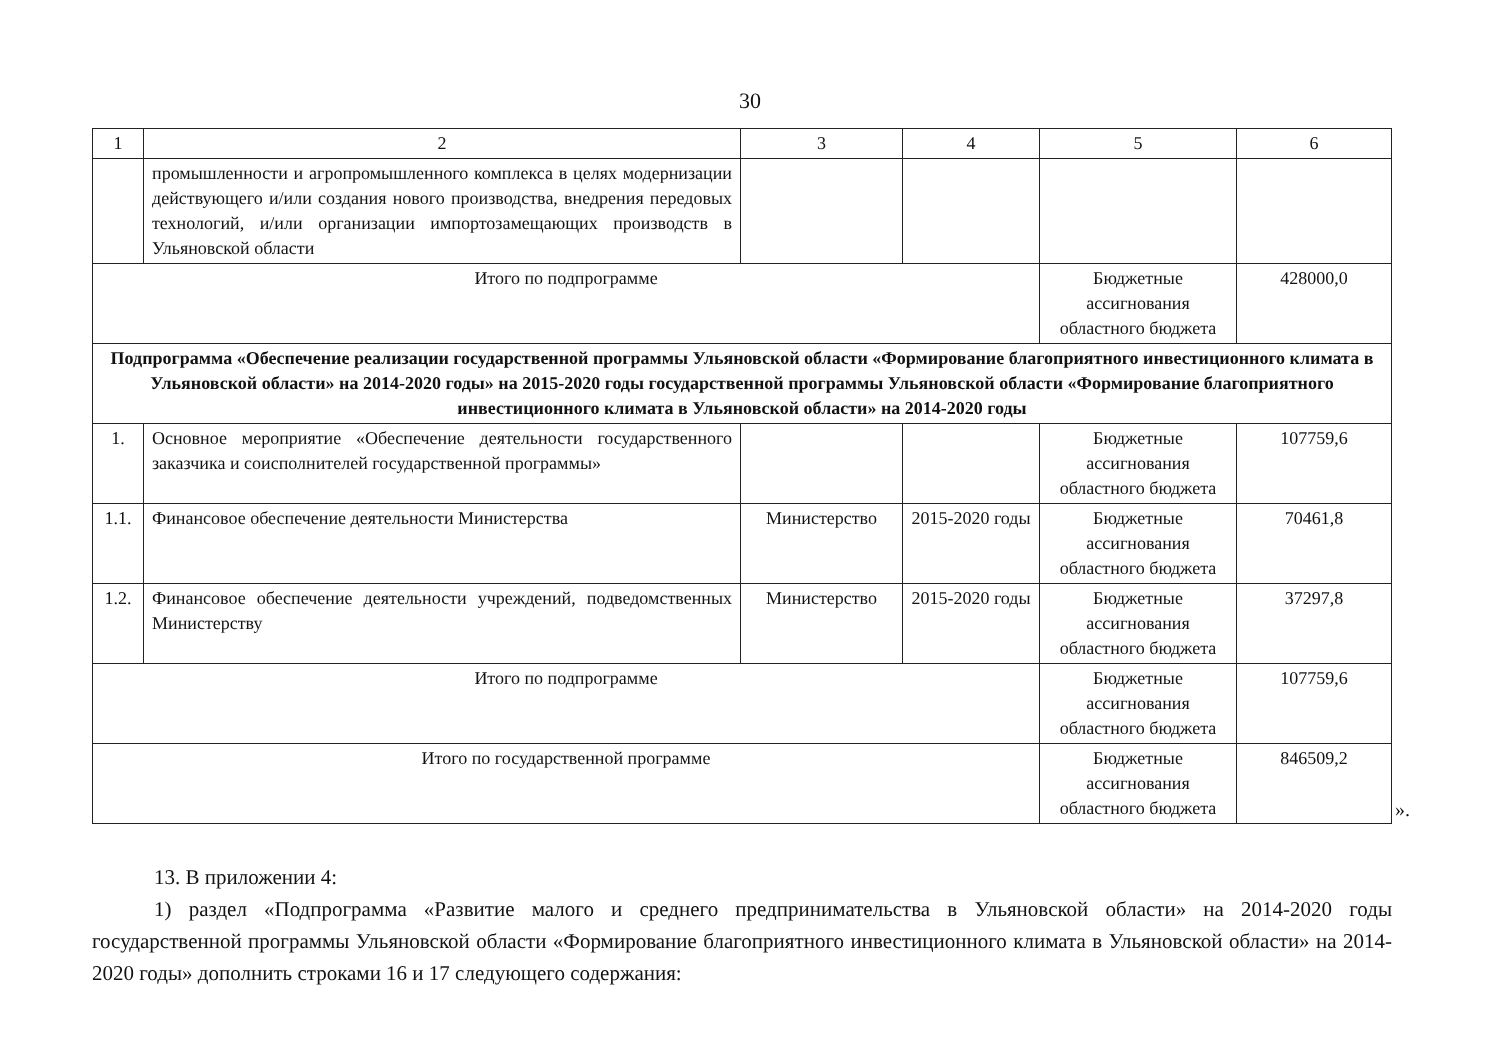30
| 1 | 2 | 3 | 4 | 5 | 6 |
| --- | --- | --- | --- | --- | --- |
| | промышленности и агропромышленного комплекса в целях модернизации действующего и/или создания нового производства, внедрения передовых технологий, и/или организации импортозамещающих производств в Ульяновской области | | | | |
| Итого по подпрограмме | | | | Бюджетные ассигнования областного бюджета | 428000,0 |
| Подпрограмма «Обеспечение реализации государственной программы Ульяновской области «Формирование благоприятного инвестиционного климата в Ульяновской области» на 2014-2020 годы» на 2015-2020 годы государственной программы Ульяновской области «Формирование благоприятного инвестиционного климата в Ульяновской области» на 2014-2020 годы | | | | | |
| 1. | Основное мероприятие «Обеспечение деятельности государственного заказчика и соисполнителей государственной программы» | | | Бюджетные ассигнования областного бюджета | 107759,6 |
| 1.1. | Финансовое обеспечение деятельности Министерства | Министерство | 2015-2020 годы | Бюджетные ассигнования областного бюджета | 70461,8 |
| 1.2. | Финансовое обеспечение деятельности учреждений, подведомственных Министерству | Министерство | 2015-2020 годы | Бюджетные ассигнования областного бюджета | 37297,8 |
| Итого по подпрограмме | | | | Бюджетные ассигнования областного бюджета | 107759,6 |
| Итого по государственной программе | | | | Бюджетные ассигнования областного бюджета | 846509,2 |
».
13. В приложении 4:
1) раздел «Подпрограмма «Развитие малого и среднего предпринимательства в Ульяновской области» на 2014-2020 годы государственной программы Ульяновской области «Формирование благоприятного инвестиционного климата в Ульяновской области» на 2014-2020 годы» дополнить строками 16 и 17 следующего содержания: